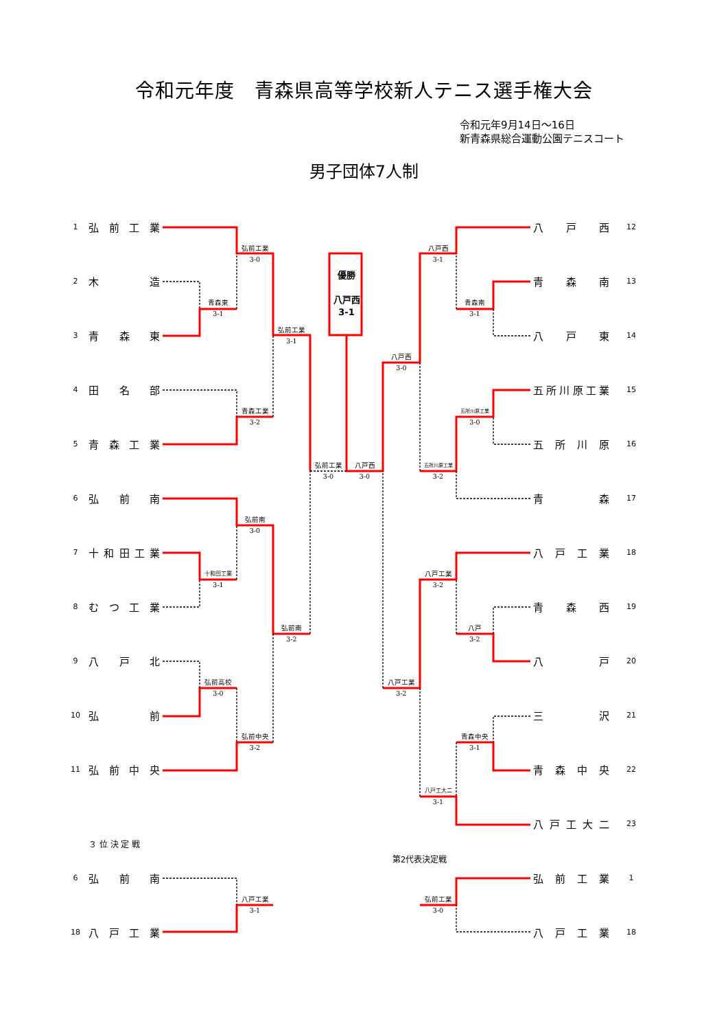令和元年度　青森県高等学校新人テニス選手権大会
令和元年9月14日～16日
新青森県総合運動公園テニスコート
男子団体7人制
1
弘前工業
2
木造
3
青森東
4
田名部
5
青森工業
6
弘前南
7
十和田工業
8
むつ工業
9
八戸北
10
弘前
11
弘前中央
弘前工業
3-0
青森東
3-1
弘前工業
3-1
青森工業
3-2
弘前工業
3-0
弘前南
3-0
十和田工業
3-1
弘前南
3-2
弘前高校
3-0
弘前中央
3-2
優勝
八戸西
3-1
八戸西
3-0
八戸西
3-1
青森南
3-1
八戸西
3-0
五所川原工業
3-0
五所川原工業
3-2
八戸工業
3-2
八戸
3-2
八戸工業
3-2
青森中央
3-1
八戸工大二
3-1
八戸西
12
青森南
13
八戸東
14
五所川原工業
15
五所川原
16
青森
17
八戸工業
18
青森西
19
八戸
20
三沢
21
青森中央
22
八戸工大二
23
３ 位 決 定 戦
第2代表決定戦
6
弘前南
八戸工業
3-1
18
八戸工業
弘前工業
1
弘前工業
3-0
八戸工業
18